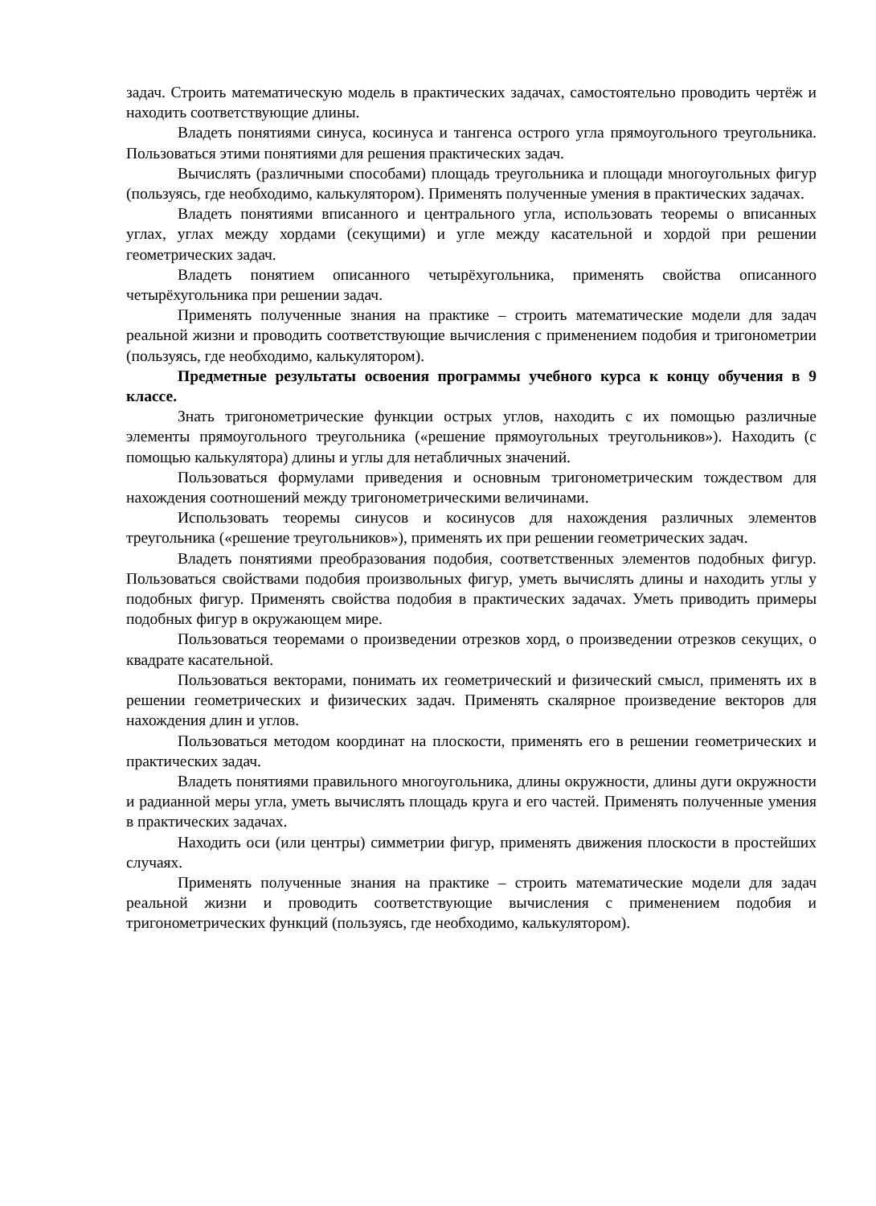задач. Строить математическую модель в практических задачах, самостоятельно проводить чертёж и находить соответствующие длины.
Владеть понятиями синуса, косинуса и тангенса острого угла прямоугольного треугольника. Пользоваться этими понятиями для решения практических задач.
Вычислять (различными способами) площадь треугольника и площади многоугольных фигур (пользуясь, где необходимо, калькулятором). Применять полученные умения в практических задачах.
Владеть понятиями вписанного и центрального угла, использовать теоремы о вписанных углах, углах между хордами (секущими) и угле между касательной и хордой при решении геометрических задач.
Владеть понятием описанного четырёхугольника, применять свойства описанного четырёхугольника при решении задач.
Применять полученные знания на практике – строить математические модели для задач реальной жизни и проводить соответствующие вычисления с применением подобия и тригонометрии (пользуясь, где необходимо, калькулятором).
Предметные результаты освоения программы учебного курса к концу обучения в 9 классе.
Знать тригонометрические функции острых углов, находить с их помощью различные элементы прямоугольного треугольника («решение прямоугольных треугольников»). Находить (с помощью калькулятора) длины и углы для нетабличных значений.
Пользоваться формулами приведения и основным тригонометрическим тождеством для нахождения соотношений между тригонометрическими величинами.
Использовать теоремы синусов и косинусов для нахождения различных элементов треугольника («решение треугольников»), применять их при решении геометрических задач.
Владеть понятиями преобразования подобия, соответственных элементов подобных фигур. Пользоваться свойствами подобия произвольных фигур, уметь вычислять длины и находить углы у подобных фигур. Применять свойства подобия в практических задачах. Уметь приводить примеры подобных фигур в окружающем мире.
Пользоваться теоремами о произведении отрезков хорд, о произведении отрезков секущих, о квадрате касательной.
Пользоваться векторами, понимать их геометрический и физический смысл, применять их в решении геометрических и физических задач. Применять скалярное произведение векторов для нахождения длин и углов.
Пользоваться методом координат на плоскости, применять его в решении геометрических и практических задач.
Владеть понятиями правильного многоугольника, длины окружности, длины дуги окружности и радианной меры угла, уметь вычислять площадь круга и его частей. Применять полученные умения в практических задачах.
Находить оси (или центры) симметрии фигур, применять движения плоскости в простейших случаях.
Применять полученные знания на практике – строить математические модели для задач реальной жизни и проводить соответствующие вычисления с применением подобия и тригонометрических функций (пользуясь, где необходимо, калькулятором).